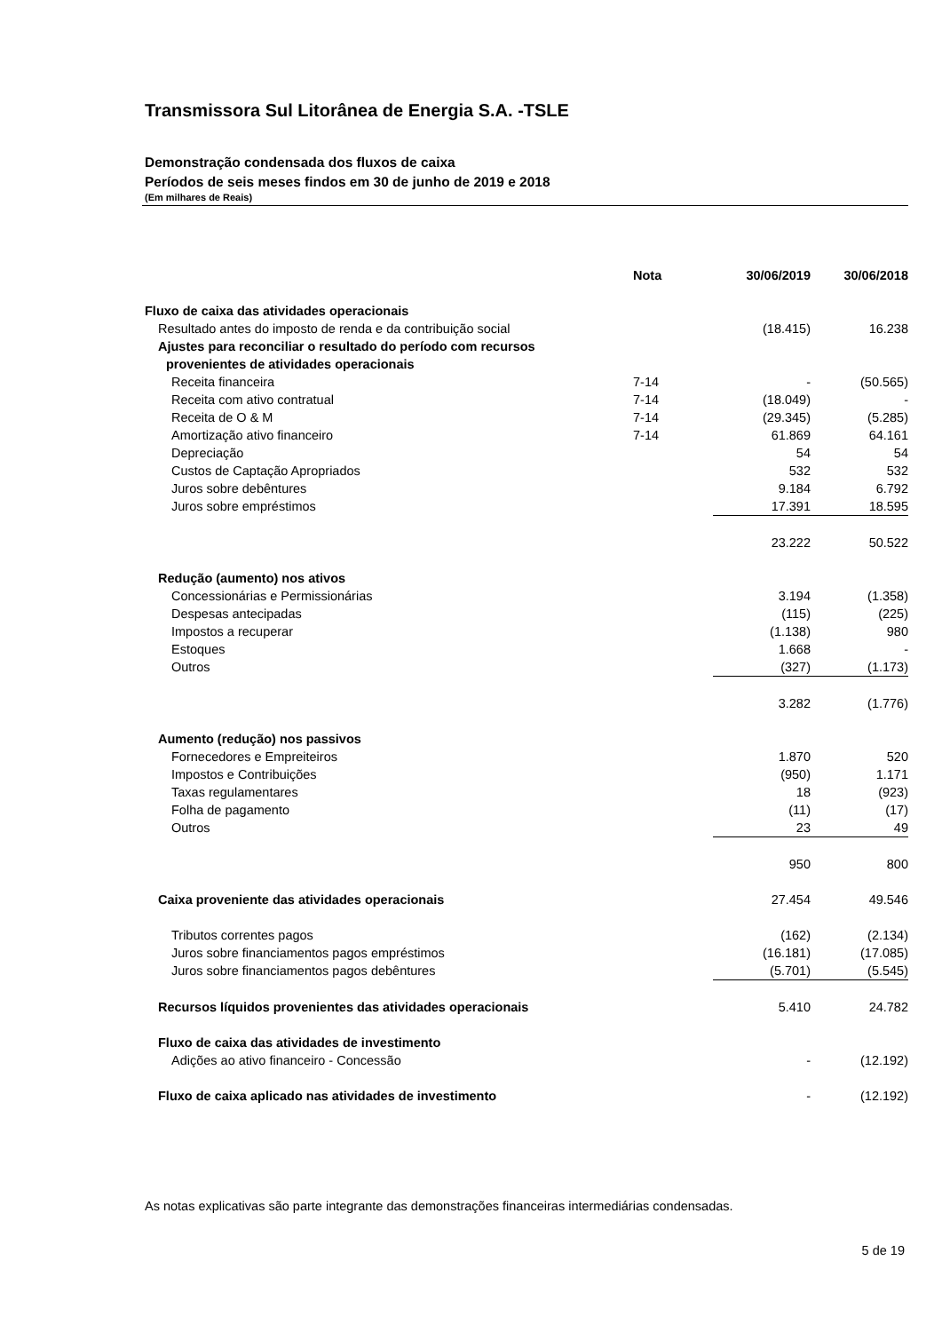Transmissora Sul Litorânea de Energia S.A. -TSLE
Demonstração condensada dos fluxos de caixa
Períodos de seis meses findos em 30 de junho de 2019 e 2018
(Em milhares de Reais)
| | Nota | 30/06/2019 | 30/06/2018 |
| --- | --- | --- | --- |
| Fluxo de caixa das atividades operacionais | | | |
| Resultado antes do imposto de renda e da contribuição social | | (18.415) | 16.238 |
| Ajustes para reconciliar o resultado do período com recursos | | | |
| provenientes de atividades operacionais | | | |
| Receita financeira | 7-14 | - | (50.565) |
| Receita com ativo contratual | 7-14 | (18.049) | - |
| Receita de O & M | 7-14 | (29.345) | (5.285) |
| Amortização ativo financeiro | 7-14 | 61.869 | 64.161 |
| Depreciação | | 54 | 54 |
| Custos de Captação Apropriados | | 532 | 532 |
| Juros sobre debêntures | | 9.184 | 6.792 |
| Juros sobre empréstimos | | 17.391 | 18.595 |
| | | 23.222 | 50.522 |
| Redução (aumento) nos ativos | | | |
| Concessionárias e Permissionárias | | 3.194 | (1.358) |
| Despesas antecipadas | | (115) | (225) |
| Impostos a recuperar | | (1.138) | 980 |
| Estoques | | 1.668 | - |
| Outros | | (327) | (1.173) |
| | | 3.282 | (1.776) |
| Aumento (redução) nos passivos | | | |
| Fornecedores e Empreiteiros | | 1.870 | 520 |
| Impostos e Contribuições | | (950) | 1.171 |
| Taxas regulamentares | | 18 | (923) |
| Folha de pagamento | | (11) | (17) |
| Outros | | 23 | 49 |
| | | 950 | 800 |
| Caixa proveniente das atividades operacionais | | 27.454 | 49.546 |
| Tributos correntes pagos | | (162) | (2.134) |
| Juros sobre financiamentos pagos empréstimos | | (16.181) | (17.085) |
| Juros sobre financiamentos pagos debêntures | | (5.701) | (5.545) |
| Recursos líquidos provenientes das atividades operacionais | | 5.410 | 24.782 |
| Fluxo de caixa das atividades de investimento | | | |
| Adições ao ativo financeiro - Concessão | | - | (12.192) |
| Fluxo de caixa aplicado nas atividades de investimento | | - | (12.192) |
As notas explicativas são parte integrante das demonstrações financeiras intermediárias condensadas.
5 de 19